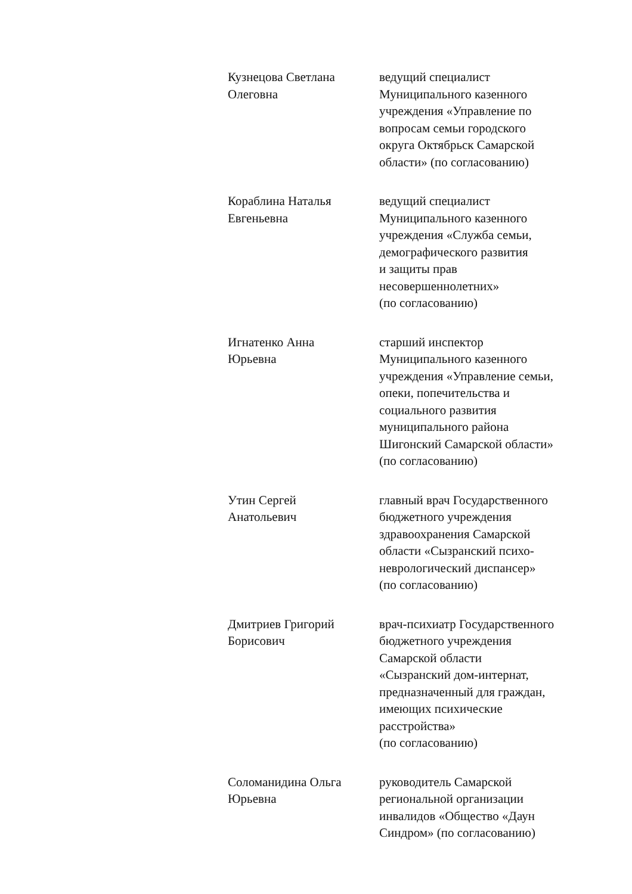Кузнецова Светлана
Олеговна
ведущий специалист
Муниципального казенного
учреждения «Управление по
вопросам семьи городского
округа Октябрьск Самарской
области» (по согласованию)
Кораблина Наталья
Евгеньевна
ведущий специалист
Муниципального казенного
учреждения «Служба семьи,
демографического развития
и защиты прав
несовершеннолетних»
(по согласованию)
Игнатенко Анна
Юрьевна
старший инспектор
Муниципального казенного
учреждения «Управление семьи,
опеки, попечительства и
социального развития
муниципального района
Шигонский Самарской области»
(по согласованию)
Утин Сергей
Анатольевич
главный врач Государственного
бюджетного учреждения
здравоохранения Самарской
области «Сызранский психо-
неврологический диспансер»
(по согласованию)
Дмитриев Григорий
Борисович
врач-психиатр Государственного
бюджетного учреждения
Самарской области
«Сызранский дом-интернат,
предназначенный для граждан,
имеющих психические
расстройства»
(по согласованию)
Соломанидина Ольга
Юрьевна
руководитель Самарской
региональной организации
инвалидов «Общество «Даун
Синдром» (по согласованию)